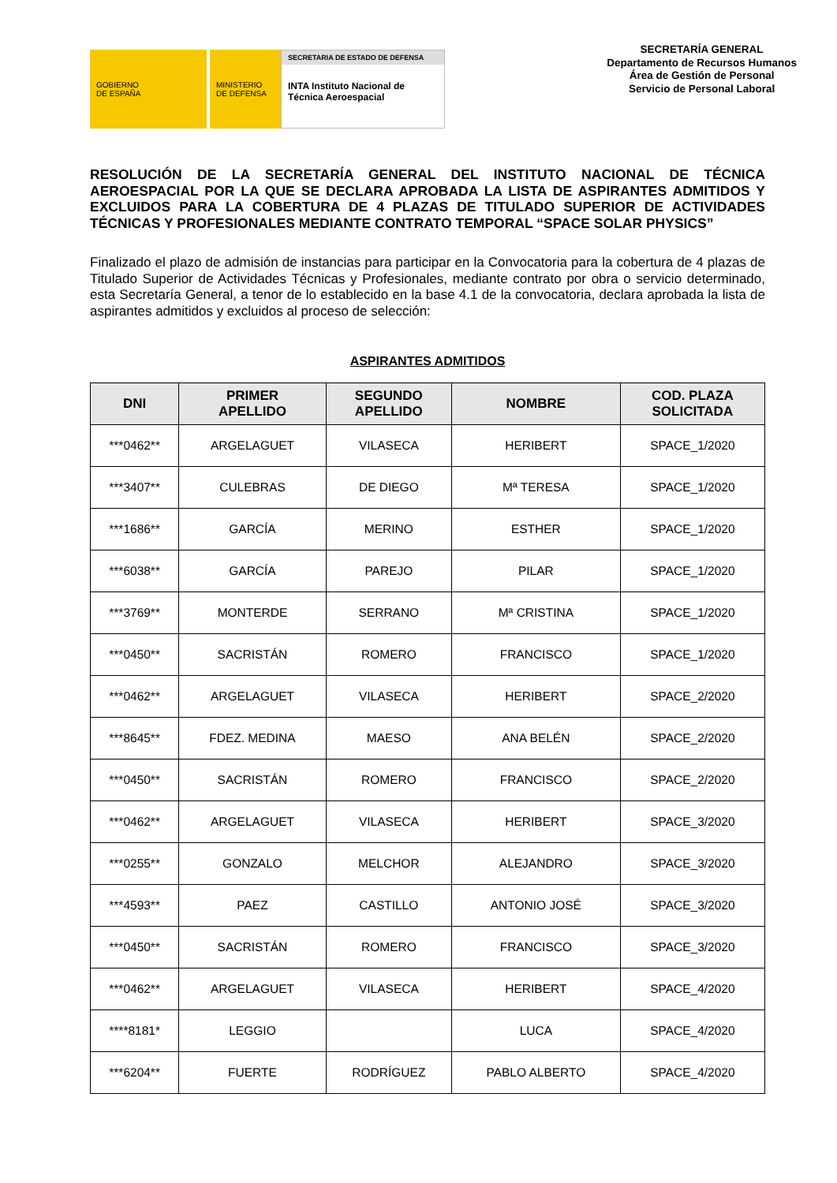GOBIERNO
DE ESPAÑA
MINISTERIO
DE DEFENSA
SECRETARIA DE ESTADO DE DEFENSA
INTA Instituto Nacional de Técnica Aeroespacial
SECRETARÍA GENERAL
Departamento de Recursos Humanos
Área de Gestión de Personal
Servicio de Personal Laboral
RESOLUCIÓN DE LA SECRETARÍA GENERAL DEL INSTITUTO NACIONAL DE TÉCNICA AEROESPACIAL POR LA QUE SE DECLARA APROBADA LA LISTA DE ASPIRANTES ADMITIDOS Y EXCLUIDOS PARA LA COBERTURA DE 4 PLAZAS DE TITULADO SUPERIOR DE ACTIVIDADES TÉCNICAS Y PROFESIONALES MEDIANTE CONTRATO TEMPORAL “SPACE SOLAR PHYSICS”
Finalizado el plazo de admisión de instancias para participar en la Convocatoria para la cobertura de 4 plazas de Titulado Superior de Actividades Técnicas y Profesionales, mediante contrato por obra o servicio determinado, esta Secretaría General, a tenor de lo establecido en la base 4.1 de la convocatoria, declara aprobada la lista de aspirantes admitidos y excluidos al proceso de selección:
ASPIRANTES ADMITIDOS
| DNI | PRIMER APELLIDO | SEGUNDO APELLIDO | NOMBRE | COD. PLAZA SOLICITADA |
| --- | --- | --- | --- | --- |
| ***0462** | ARGELAGUET | VILASECA | HERIBERT | SPACE_1/2020 |
| ***3407** | CULEBRAS | DE DIEGO | Mª TERESA | SPACE_1/2020 |
| ***1686** | GARCÍA | MERINO | ESTHER | SPACE_1/2020 |
| ***6038** | GARCÍA | PAREJO | PILAR | SPACE_1/2020 |
| ***3769** | MONTERDE | SERRANO | Mª CRISTINA | SPACE_1/2020 |
| ***0450** | SACRISTÁN | ROMERO | FRANCISCO | SPACE_1/2020 |
| ***0462** | ARGELAGUET | VILASECA | HERIBERT | SPACE_2/2020 |
| ***8645** | FDEZ. MEDINA | MAESO | ANA BELÉN | SPACE_2/2020 |
| ***0450** | SACRISTÁN | ROMERO | FRANCISCO | SPACE_2/2020 |
| ***0462** | ARGELAGUET | VILASECA | HERIBERT | SPACE_3/2020 |
| ***0255** | GONZALO | MELCHOR | ALEJANDRO | SPACE_3/2020 |
| ***4593** | PAEZ | CASTILLO | ANTONIO JOSÉ | SPACE_3/2020 |
| ***0450** | SACRISTÁN | ROMERO | FRANCISCO | SPACE_3/2020 |
| ***0462** | ARGELAGUET | VILASECA | HERIBERT | SPACE_4/2020 |
| ****8181* | LEGGIO | | LUCA | SPACE_4/2020 |
| ***6204** | FUERTE | RODRÍGUEZ | PABLO ALBERTO | SPACE_4/2020 |